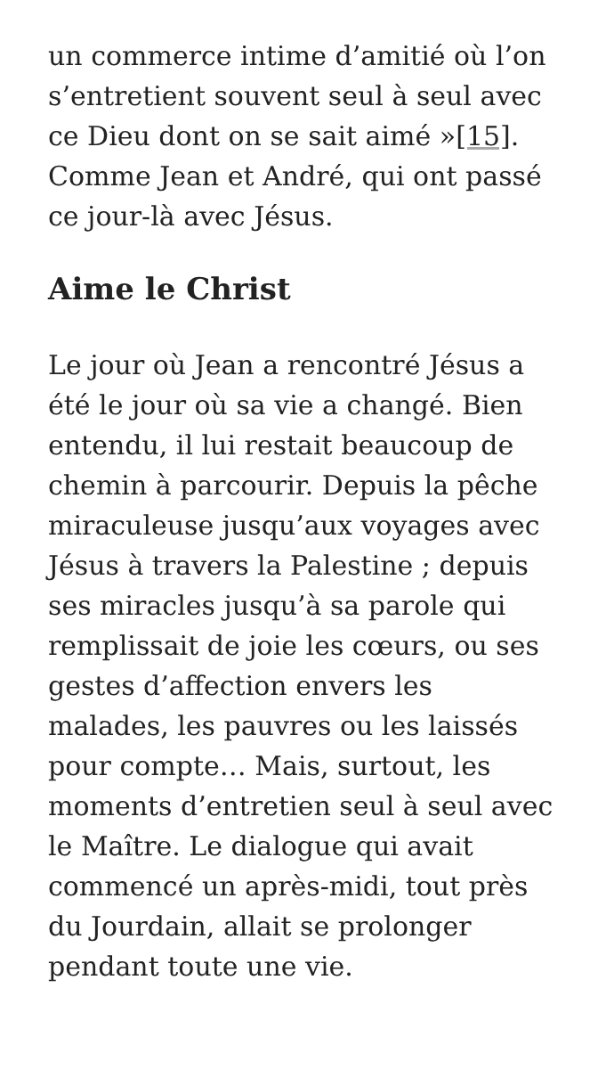un commerce intime d’amitié où l’on s’entretient souvent seul à seul avec ce Dieu dont on se sait aimé »[15]. Comme Jean et André, qui ont passé ce jour-là avec Jésus.
Aime le Christ
Le jour où Jean a rencontré Jésus a été le jour où sa vie a changé. Bien entendu, il lui restait beaucoup de chemin à parcourir. Depuis la pêche miraculeuse jusqu’aux voyages avec Jésus à travers la Palestine ; depuis ses miracles jusqu’à sa parole qui remplissait de joie les cœurs, ou ses gestes d’affection envers les malades, les pauvres ou les laissés pour compte… Mais, surtout, les moments d’entretien seul à seul avec le Maître. Le dialogue qui avait commencé un après-midi, tout près du Jourdain, allait se prolonger pendant toute une vie.